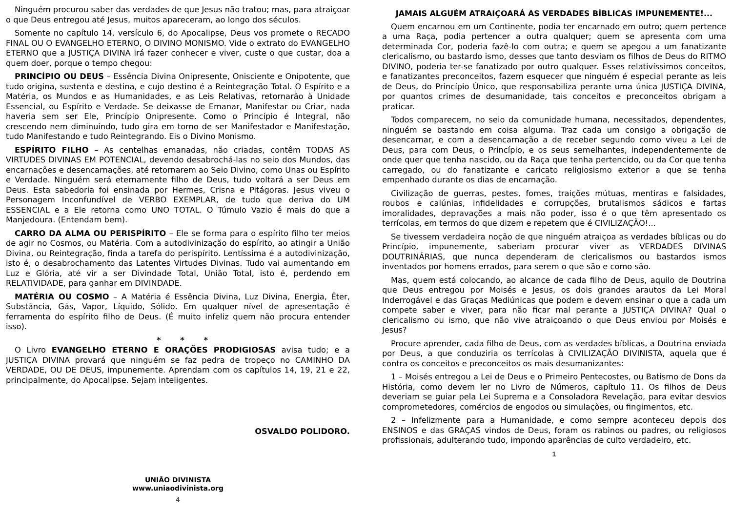Ninguém procurou saber das verdades de que Jesus não tratou; mas, para atraiçoar o que Deus entregou até Jesus, muitos apareceram, ao longo dos séculos.
Somente no capítulo 14, versículo 6, do Apocalipse, Deus vos promete o RECADO FINAL OU O EVANGELHO ETERNO, O DIVINO MONISMO. Vide o extrato do EVANGELHO ETERNO que a JUSTIÇA DIVINA irá fazer conhecer e viver, custe o que custar, doa a quem doer, porque o tempo chegou:
PRINCÍPIO OU DEUS – Essência Divina Onipresente, Onisciente e Onipotente, que tudo origina, sustenta e destina, e cujo destino é a Reintegração Total. O Espírito e a Matéria, os Mundos e as Humanidades, e as Leis Relativas, retornarão à Unidade Essencial, ou Espírito e Verdade. Se deixasse de Emanar, Manifestar ou Criar, nada haveria sem ser Ele, Princípio Onipresente. Como o Princípio é Integral, não crescendo nem diminuindo, tudo gira em torno de ser Manifestador e Manifestação, tudo Manifestando e tudo Reintegrando. Eis o Divino Monismo.
ESPÍRITO FILHO – As centelhas emanadas, não criadas, contêm TODAS AS VIRTUDES DIVINAS EM POTENCIAL, devendo desabrochá-las no seio dos Mundos, das encarnações e desencarnações, até retornarem ao Seio Divino, como Unas ou Espírito e Verdade. Ninguém será eternamente filho de Deus, tudo voltará a ser Deus em Deus. Esta sabedoria foi ensinada por Hermes, Crisna e Pitágoras. Jesus viveu o Personagem Inconfundível de VERBO EXEMPLAR, de tudo que deriva do UM ESSENCIAL e a Ele retorna como UNO TOTAL. O Túmulo Vazio é mais do que a Manjedoura. (Entendam bem).
CARRO DA ALMA OU PERISPÍRITO – Ele se forma para o espírito filho ter meios de agir no Cosmos, ou Matéria. Com a autodivinização do espírito, ao atingir a União Divina, ou Reintegração, finda a tarefa do perispírito. Lentíssima é a autodivinização, isto é, o desabrochamento das Latentes Virtudes Divinas. Tudo vai aumentando em Luz e Glória, até vir a ser Divindade Total, União Total, isto é, perdendo em RELATIVIDADE, para ganhar em DIVINDADE.
MATÉRIA OU COSMO – A Matéria é Essência Divina, Luz Divina, Energia, Éter, Substância, Gás, Vapor, Líquido, Sólido. Em qualquer nível de apresentação é ferramenta do espírito filho de Deus. (É muito infeliz quem não procura entender isso).
* * *
O Livro EVANGELHO ETERNO E ORAÇÕES PRODIGIOSAS avisa tudo; e a JUSTIÇA DIVINA provará que ninguém se faz pedra de tropeço no CAMINHO DA VERDADE, OU DE DEUS, impunemente. Aprendam com os capítulos 14, 19, 21 e 22, principalmente, do Apocalipse. Sejam inteligentes.
OSVALDO POLIDORO.
UNIÃO DIVINISTA
www.uniaodivinista.org
4
JAMAIS ALGUÉM ATRAIÇOARÁ AS VERDADES BÍBLICAS IMPUNEMENTE!...
Quem encarnou em um Continente, podia ter encarnado em outro; quem pertence a uma Raça, podia pertencer a outra qualquer; quem se apresenta com uma determinada Cor, poderia fazê-lo com outra; e quem se apegou a um fanatizante clericalismo, ou bastardo ismo, desses que tanto desviam os filhos de Deus do RITMO DIVINO, poderia ter-se fanatizado por outro qualquer. Esses relativíssimos conceitos, e fanatizantes preconceitos, fazem esquecer que ninguém é especial perante as leis de Deus, do Princípio Único, que responsabiliza perante uma única JUSTIÇA DIVINA, por quantos crimes de desumanidade, tais conceitos e preconceitos obrigam a praticar.
Todos comparecem, no seio da comunidade humana, necessitados, dependentes, ninguém se bastando em coisa alguma. Traz cada um consigo a obrigação de desencarnar, e com a desencarnação a de receber segundo como viveu a Lei de Deus, para com Deus, o Princípio, e os seus semelhantes, independentemente de onde quer que tenha nascido, ou da Raça que tenha pertencido, ou da Cor que tenha carregado, ou do fanatizante e caricato religiosismo exterior a que se tenha empenhado durante os dias de encarnação.
Civilização de guerras, pestes, fomes, traições mútuas, mentiras e falsidades, roubos e calúnias, infidelidades e corrupções, brutalismos sádicos e fartas imoralidades, depravações a mais não poder, isso é o que têm apresentado os terrícolas, em termos do que dizem e repetem que é CIVILIZAÇÃO!...
Se tivessem verdadeira noção de que ninguém atraiçoa as verdades bíblicas ou do Princípio, impunemente, saberiam procurar viver as VERDADES DIVINAS DOUTRINÁRIAS, que nunca dependeram de clericalismos ou bastardos ismos inventados por homens errados, para serem o que são e como são.
Mas, quem está colocando, ao alcance de cada filho de Deus, aquilo de Doutrina que Deus entregou por Moisés e Jesus, os dois grandes arautos da Lei Moral Inderrogável e das Graças Mediúnicas que podem e devem ensinar o que a cada um compete saber e viver, para não ficar mal perante a JUSTIÇA DIVINA? Qual o clericalismo ou ismo, que não vive atraiçoando o que Deus enviou por Moisés e Jesus?
Procure aprender, cada filho de Deus, com as verdades bíblicas, a Doutrina enviada por Deus, a que conduziria os terrícolas à CIVILIZAÇÃO DIVINISTA, aquela que é contra os conceitos e preconceitos os mais desumanizantes:
1 – Moisés entregou a Lei de Deus e o Primeiro Pentecostes, ou Batismo de Dons da História, como devem ler no Livro de Números, capítulo 11. Os filhos de Deus deveriam se guiar pela Lei Suprema e a Consoladora Revelação, para evitar desvios comprometedores, comércios de engodos ou simulações, ou fingimentos, etc.
2 – Infelizmente para a Humanidade, e como sempre aconteceu depois dos ENSINOS e das GRAÇAS vindos de Deus, foram os rabinos ou padres, ou religiosos profissionais, adulterando tudo, impondo aparências de culto verdadeiro, etc.
1